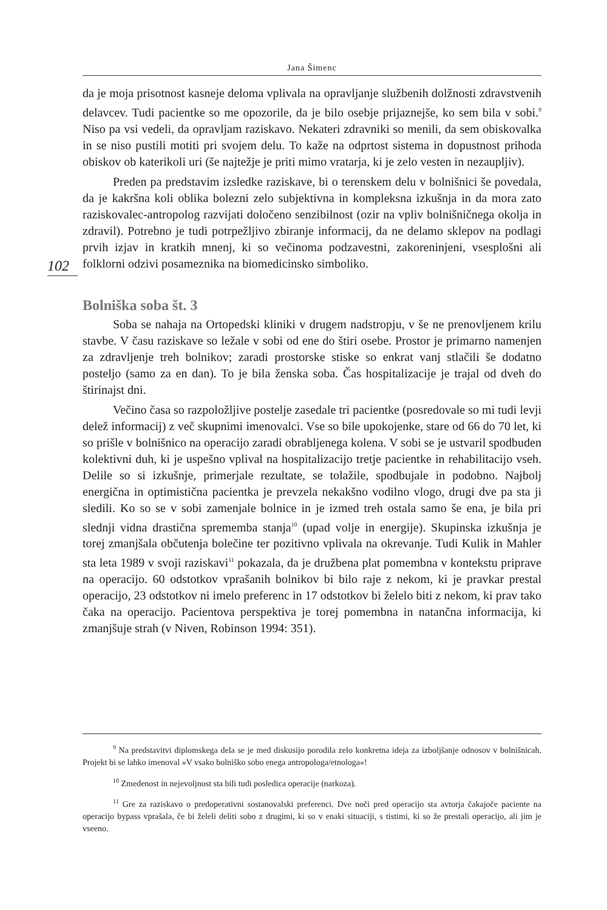Jana Šimenc
102
da je moja prisotnost kasneje deloma vplivala na opravljanje službenih dolžnosti zdravstvenih delavcev. Tudi pacientke so me opozorile, da je bilo osebje prijaznejše, ko sem bila v sobi.<sup>9</sup> Niso pa vsi vedeli, da opravljam raziskavo. Nekateri zdravniki so menili, da sem obiskovalka in se niso pustili motiti pri svojem delu. To kaže na odprtost sistema in dopustnost prihoda obiskov ob katerikoli uri (še najtežje je priti mimo vratarja, ki je zelo vesten in nezaupljiv).
Preden pa predstavim izsledke raziskave, bi o terenskem delu v bolnišnici še povedala, da je kakršna koli oblika bolezni zelo subjektivna in kompleksna izkušnja in da mora zato raziskovalec-antropolog razvijati določeno senzibilnost (ozir na vpliv bolnišničnega okolja in zdravil). Potrebno je tudi potrpežljivo zbiranje informacij, da ne delamo sklepov na podlagi prvih izjav in kratkih mnenj, ki so večinoma podzavestni, zakoreninjeni, vsesplošni ali folklorni odzivi posameznika na biomedicinsko simboliko.
Bolniška soba št. 3
Soba se nahaja na Ortopedski kliniki v drugem nadstropju, v še ne prenovljenem krilu stavbe. V času raziskave so ležale v sobi od ene do štiri osebe. Prostor je primarno namenjen za zdravljenje treh bolnikov; zaradi prostorske stiske so enkrat vanj stlačili še dodatno posteljo (samo za en dan). To je bila ženska soba. Čas hospitalizacije je trajal od dveh do štirinajst dni.
Večino časa so razpoložljive postelje zasedale tri pacientke (posredovale so mi tudi levji delež informacij) z več skupnimi imenovalci. Vse so bile upokojenke, stare od 66 do 70 let, ki so prišle v bolnišnico na operacijo zaradi obrabljenega kolena. V sobi se je ustvaril spodbuden kolektivni duh, ki je uspešno vplival na hospitalizacijo tretje pacientke in rehabilitacijo vseh. Delile so si izkušnje, primerjale rezultate, se tolažile, spodbujale in podobno. Najbolj energična in optimistična pacientka je prevzela nekakšno vodilno vlogo, drugi dve pa sta ji sledili. Ko so se v sobi zamenjale bolnice in je izmed treh ostala samo še ena, je bila pri slednji vidna drastična sprememba stanja<sup>10</sup> (upad volje in energije). Skupinska izkušnja je torej zmanjšala občutenja bolečine ter pozitivno vplivala na okrevanje. Tudi Kulik in Mahler sta leta 1989 v svoji raziskavi<sup>11</sup> pokazala, da je družbena plat pomembna v kontekstu priprave na operacijo. 60 odstotkov vprašanih bolnikov bi bilo raje z nekom, ki je pravkar prestal operacijo, 23 odstotkov ni imelo preferenc in 17 odstotkov bi želelo biti z nekom, ki prav tako čaka na operacijo. Pacientova perspektiva je torej pomembna in natančna informacija, ki zmanjšuje strah (v Niven, Robinson 1994: 351).
<sup>9</sup> Na predstavitvi diplomskega dela se je med diskusijo porodila zelo konkretna ideja za izboljšanje odnosov v bolnišnicah. Projekt bi se lahko imenoval »V vsako bolniško sobo enega antropologa/etnologa«!
<sup>10</sup> Zmedenost in nejevoljnost sta bili tudi posledica operacije (narkoza).
<sup>11</sup> Gre za raziskavo o predoperativni sostanovalski preferenci. Dve noči pred operacijo sta avtorja čakajoče paciente na operacijo bypass vprašala, če bi želeli deliti sobo z drugimi, ki so v enaki situaciji, s tistimi, ki so že prestali operacijo, ali jim je vseeno.